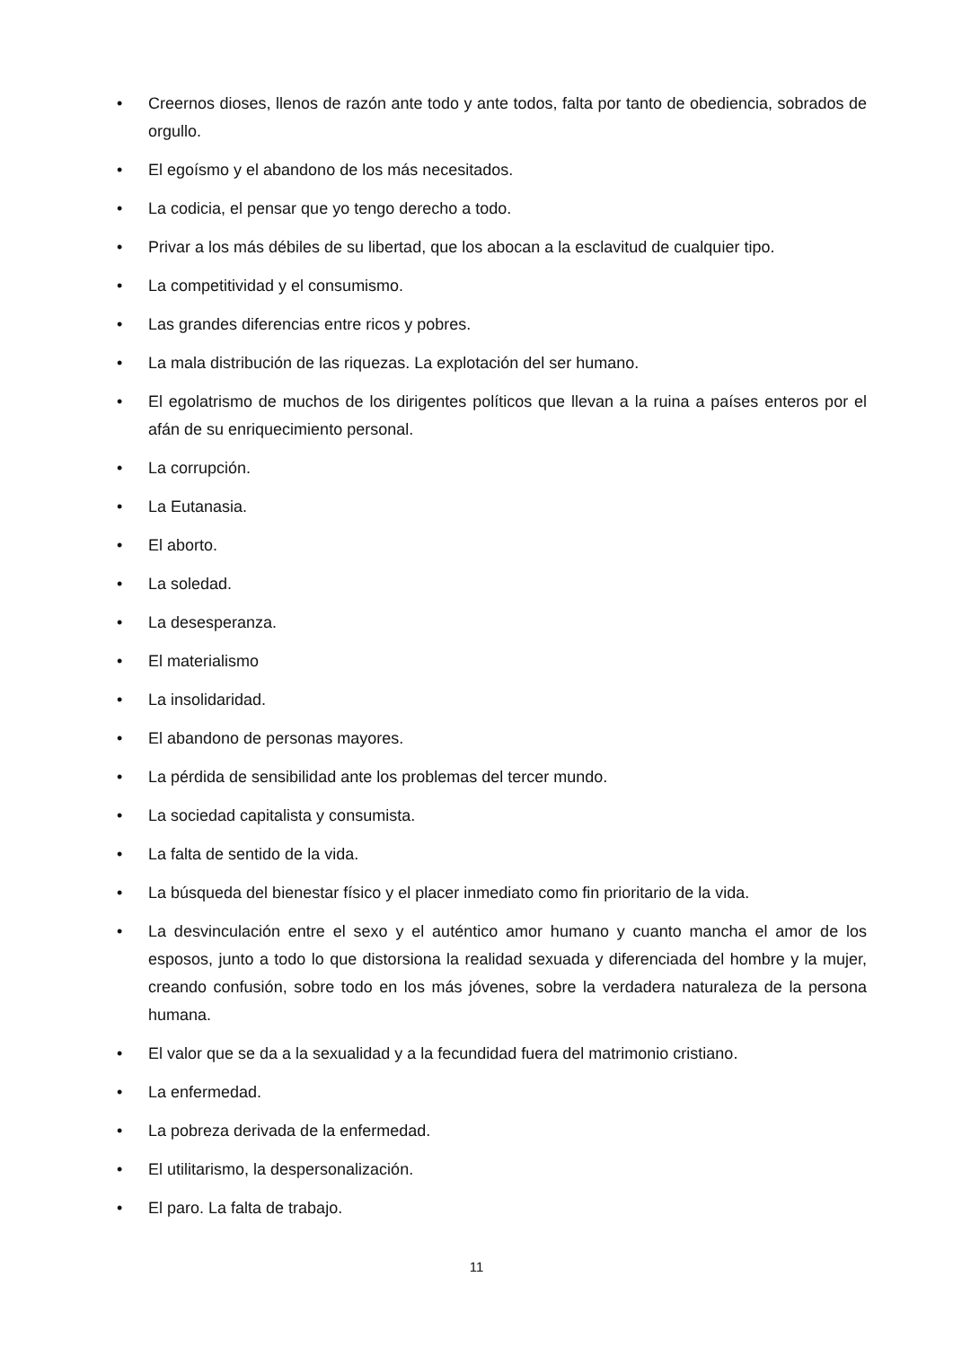• Creernos dioses, llenos de razón ante todo y ante todos, falta por tanto de obediencia, sobrados de orgullo.
• El egoísmo y el abandono de los más necesitados.
• La codicia, el pensar que yo tengo derecho a todo.
• Privar a los más débiles de su libertad, que los abocan a la esclavitud de cualquier tipo.
• La competitividad y el consumismo.
• Las grandes diferencias entre ricos y pobres.
• La mala distribución de las riquezas. La explotación del ser humano.
• El egolatrismo de muchos de los dirigentes políticos que llevan a la ruina a países enteros por el afán de su enriquecimiento personal.
• La corrupción.
• La Eutanasia.
• El aborto.
• La soledad.
• La desesperanza.
• El materialismo
• La insolidaridad.
• El abandono de personas mayores.
• La pérdida de sensibilidad ante los problemas del tercer mundo.
• La sociedad capitalista y consumista.
• La falta de sentido de la vida.
• La búsqueda del bienestar físico y el placer inmediato como fin prioritario de la vida.
• La desvinculación entre el sexo y el auténtico amor humano y cuanto mancha el amor de los esposos, junto a todo lo que distorsiona la realidad sexuada y diferenciada del hombre y la mujer, creando confusión, sobre todo en los más jóvenes, sobre la verdadera naturaleza de la persona humana.
• El valor que se da a la sexualidad y a la fecundidad fuera del matrimonio cristiano.
• La enfermedad.
• La pobreza derivada de la enfermedad.
• El utilitarismo, la despersonalización.
• El paro. La falta de trabajo.
11